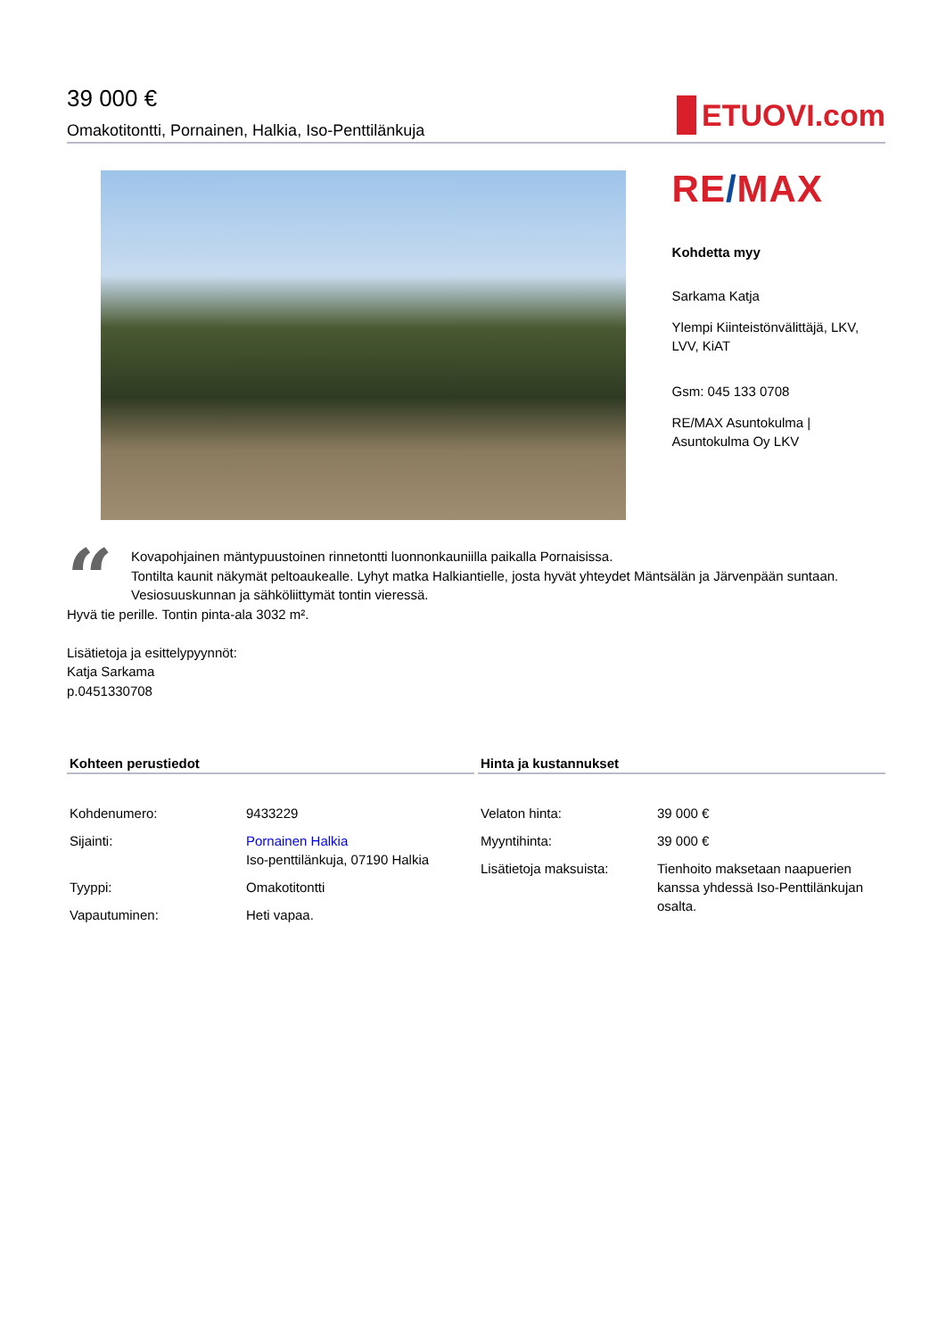39 000 €
Omakotitontti, Pornainen, Halkia, Iso-Penttilänkuja
ETUOVI.com
RE/MAX
Kohdetta myy
Sarkama Katja
Ylempi Kiinteistönvälittäjä, LKV, LVV, KiAT
Gsm: 045 133 0708
RE/MAX Asuntokulma | Asuntokulma Oy LKV
“
Kovapohjainen mäntypuustoinen rinnetontti luonnonkauniilla paikalla Pornaisissa.
Tontilta kaunit näkymät peltoaukealle. Lyhyt matka Halkiantielle, josta hyvät yhteydet Mäntsälän ja Järvenpään suntaan.
Vesiosuuskunnan ja sähköliittymät tontin vieressä.
Hyvä tie perille. Tontin pinta-ala 3032 m².
Lisätietoja ja esittelypyynnöt:
Katja Sarkama
p.0451330708
Kohteen perustiedot
| Kohdenumero: | 9433229 |
| Sijainti: | Pornainen Halkia Iso-penttilänkuja, 07190 Halkia |
| Tyyppi: | Omakotitontti |
| Vapautuminen: | Heti vapaa. |
Hinta ja kustannukset
| Velaton hinta: | 39 000 € |
| Myyntihinta: | 39 000 € |
| Lisätietoja maksuista: | Tienhoito maksetaan naapuerien kanssa yhdessä Iso-Penttilänkujan osalta. |